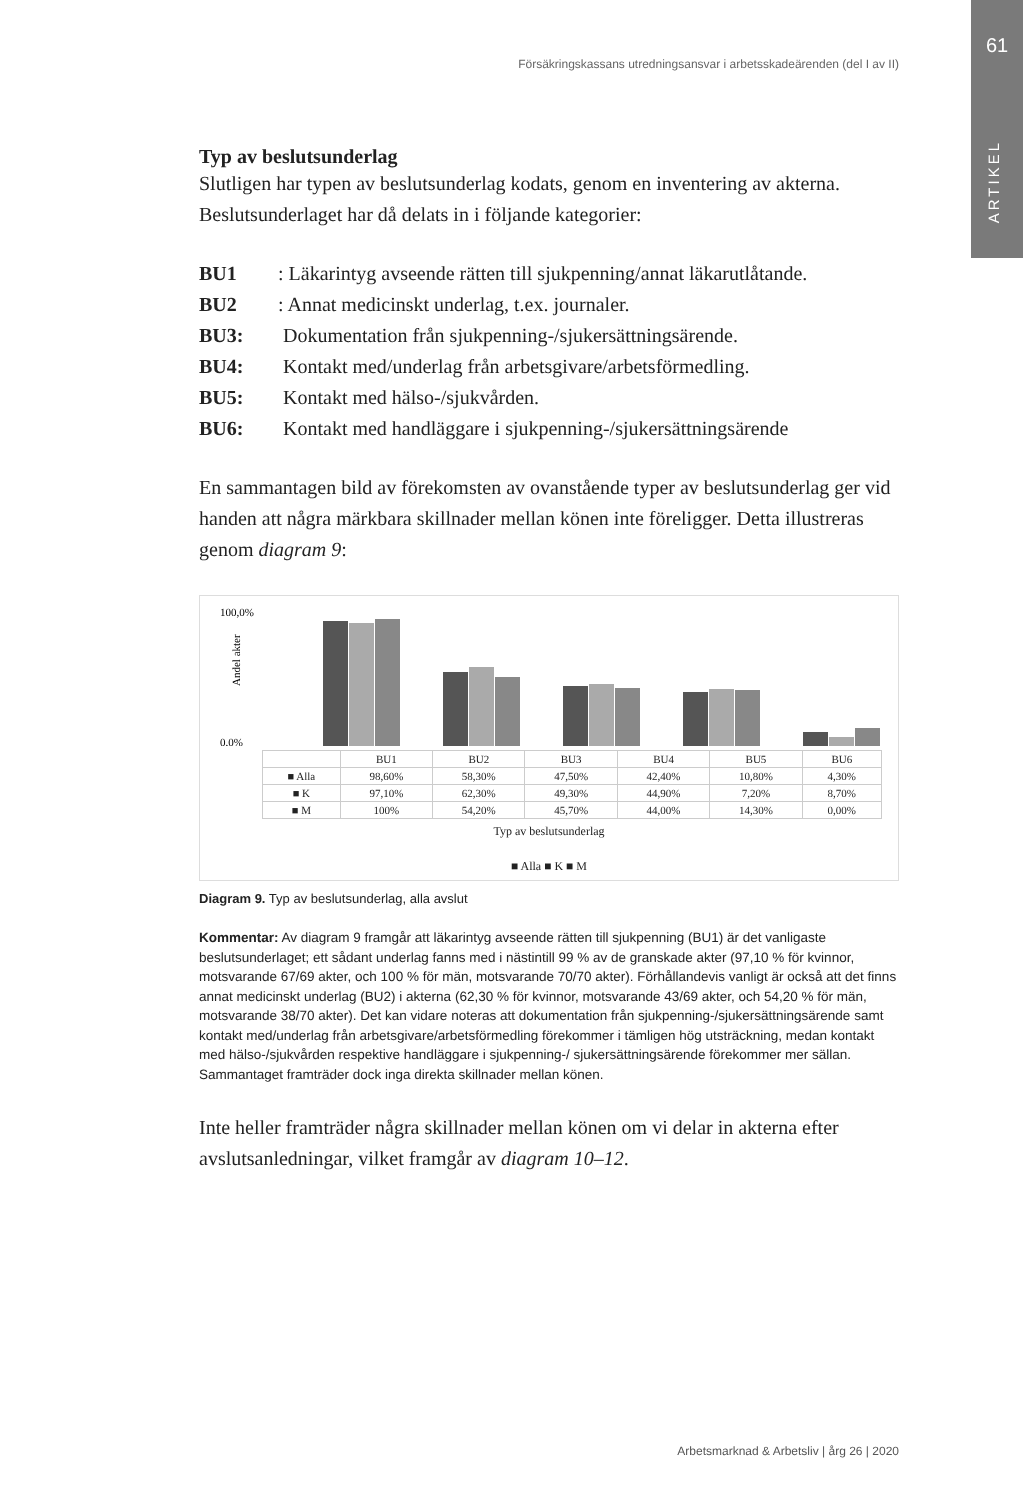61
ARTIKEL
Försäkringskassans utredningsansvar i arbetsskadeärenden (del I av II)
Typ av beslutsunderlag
Slutligen har typen av beslutsunderlag kodats, genom en inventering av akterna. Beslutsunderlaget har då delats in i följande kategorier:
BU1: Läkarintyg avseende rätten till sjukpenning/annat läkarutlåtande.
BU2: Annat medicinskt underlag, t.ex. journaler.
BU3: Dokumentation från sjukpenning-/sjukersättningsärende.
BU4: Kontakt med/underlag från arbetsgivare/arbetsförmedling.
BU5: Kontakt med hälso-/sjukvården.
BU6: Kontakt med handläggare i sjukpenning-/sjukersättningsärende
En sammantagen bild av förekomsten av ovanstående typer av beslutsunderlag ger vid handen att några märkbara skillnader mellan könen inte föreligger. Detta illustreras genom diagram 9:
100,0%
0,0%
Andel akter
| | BU1 | BU2 | BU3 | BU4 | BU5 | BU6 |
| --- | --- | --- | --- | --- | --- | --- |
| ■ Alla | 98,60% | 58,30% | 47,50% | 42,40% | 10,80% | 4,30% |
| ■ K | 97,10% | 62,30% | 49,30% | 44,90% | 7,20% | 8,70% |
| ■ M | 100% | 54,20% | 45,70% | 44,00% | 14,30% | 0,00% |
Typ av beslutsunderlag
■ Alla ■ K ■ M
Diagram 9. Typ av beslutsunderlag, alla avslut
Kommentar: Av diagram 9 framgår att läkarintyg avseende rätten till sjukpenning (BU1) är det vanligaste beslutsunderlaget; ett sådant underlag fanns med i nästintill 99 % av de granskade akter (97,10 % för kvinnor, motsvarande 67/69 akter, och 100 % för män, motsvarande 70/70 akter). Förhållandevis vanligt är också att det finns annat medicinskt underlag (BU2) i akterna (62,30 % för kvinnor, motsvarande 43/69 akter, och 54,20 % för män, motsvarande 38/70 akter). Det kan vidare noteras att dokumentation från sjukpenning-/sjukersättningsärende samt kontakt med/underlag från arbetsgivare/arbetsförmedling förekommer i tämligen hög utsträckning, medan kontakt med hälso-/sjukvården respektive handläggare i sjukpenning-/ sjukersättningsärende förekommer mer sällan. Sammantaget framträder dock inga direkta skillnader mellan könen.
Inte heller framträder några skillnader mellan könen om vi delar in akterna efter avslutsanledningar, vilket framgår av diagram 10–12.
Arbetsmarknad & Arbetsliv | årg 26 | 2020